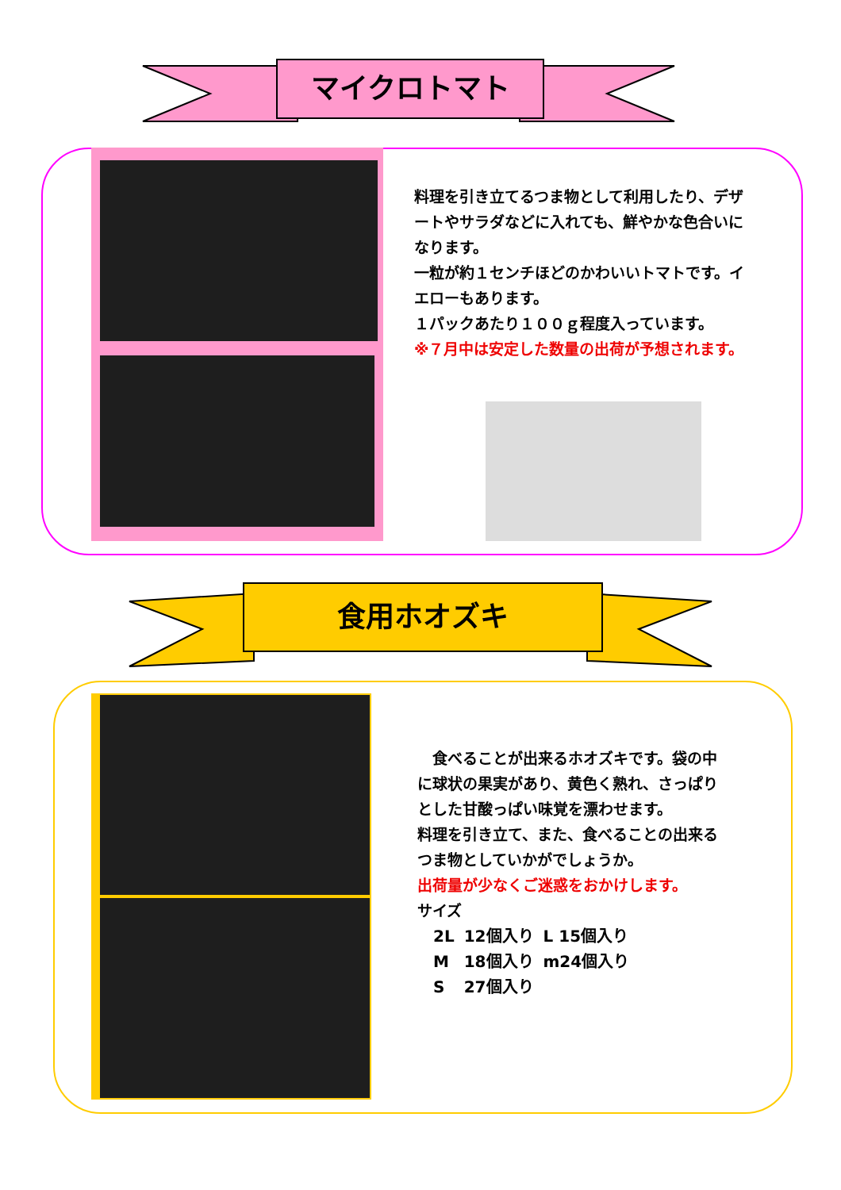マイクロトマト
料理を引き立てるつま物として利用したり、デザートやサラダなどに入れても、鮮やかな色合いになります。
一粒が約１センチほどのかわいいトマトです。イエローもあります。
１パックあたり１００ｇ程度入っています。
※７月中は安定した数量の出荷が予想されます。
食用ホオズキ
　食べることが出来るホオズキです。袋の中に球状の果実があり、黄色く熟れ、さっぱりとした甘酸っぱい味覚を漂わせます。
料理を引き立て、また、食べることの出来るつま物としていかがでしょうか。
出荷量が少なくご迷惑をおかけします。
サイズ
| 2L | 12個入り | L 15個入り |
| M | 18個入り | m24個入り |
| S | 27個入り | |